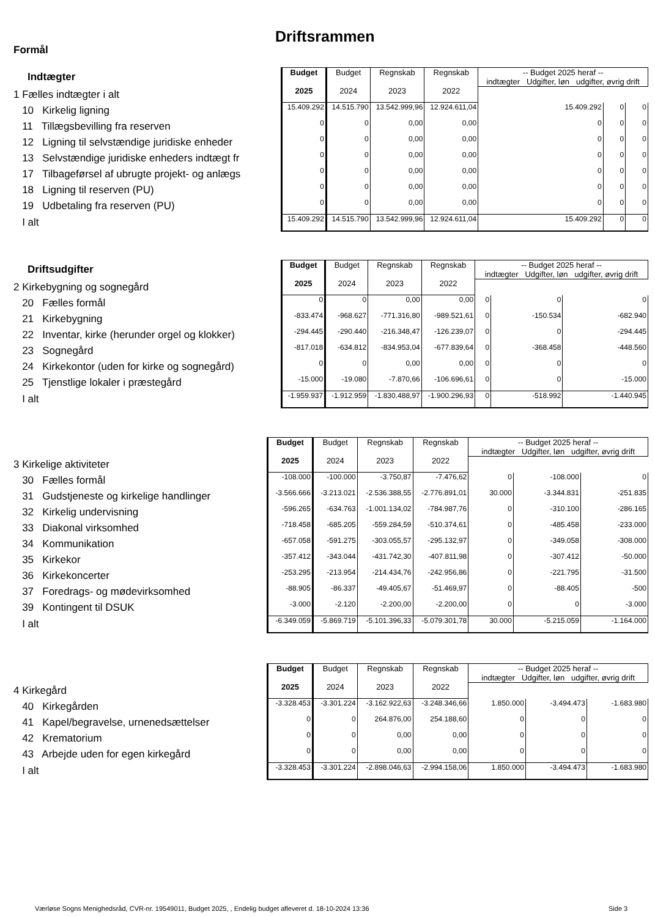Driftsrammen
Formål
| Indtægter | Budget 2025 | Budget 2024 | Regnskab 2023 | Regnskab 2022 | -- Budget 2025 heraf -- indtægter Udgifter, løn udgifter, øvrig drift | | |
| 1 Fælles indtægter i alt | | | | | | | |
| 10 Kirkelig ligning | 15.409.292 | 14.515.790 | 13.542.999,96 | 12.924.611,04 | 15.409.292 | 0 | 0 |
| 11 Tillægsbevilling fra reserven | 0 | 0 | 0,00 | 0,00 | 0 | 0 | 0 |
| 12 Ligning til selvstændige juridiske enheder | 0 | 0 | 0,00 | 0,00 | 0 | 0 | 0 |
| 13 Selvstændige juridiske enheders indtægt fr | 0 | 0 | 0,00 | 0,00 | 0 | 0 | 0 |
| 17 Tilbageførsel af ubrugte projekt- og anlægs | 0 | 0 | 0,00 | 0,00 | 0 | 0 | 0 |
| 18 Ligning til reserven (PU) | 0 | 0 | 0,00 | 0,00 | 0 | 0 | 0 |
| 19 Udbetaling fra reserven (PU) | 0 | 0 | 0,00 | 0,00 | 0 | 0 | 0 |
| I alt | 15.409.292 | 14.515.790 | 13.542.999,96 | 12.924.611,04 | 15.409.292 | 0 | 0 |
| Driftsudgifter | Budget 2025 | Budget 2024 | Regnskab 2023 | Regnskab 2022 | -- Budget 2025 heraf -- indtægter Udgifter, løn udgifter, øvrig drift | | |
| 2 Kirkebygning og sognegård | | | | | | | |
| 20 Fælles formål | 0 | 0 | 0,00 | 0,00 | 0 | 0 | 0 |
| 21 Kirkebygning | -833.474 | -968.627 | -771.316,80 | -989.521,61 | 0 | -150.534 | -682.940 |
| 22 Inventar, kirke (herunder orgel og klokker) | -294.445 | -290.440 | -216.348,47 | -126.239,07 | 0 | 0 | -294.445 |
| 23 Sognegård | -817.018 | -634.812 | -834.953,04 | -677.839,64 | 0 | -368.458 | -448.560 |
| 24 Kirkekontor (uden for kirke og sognegård) | 0 | 0 | 0,00 | 0,00 | 0 | 0 | 0 |
| 25 Tjenstlige lokaler i præstegård | -15.000 | -19.080 | -7.870,66 | -106.696,61 | 0 | 0 | -15.000 |
| I alt | -1.959.937 | -1.912.959 | -1.830.488,97 | -1.900.296,93 | 0 | -518.992 | -1.440.945 |
| | Budget 2025 | Budget 2024 | Regnskab 2023 | Regnskab 2022 | -- Budget 2025 heraf -- indtægter Udgifter, løn udgifter, øvrig drift | | |
| 3 Kirkelige aktiviteter | | | | | | | |
| 30 Fælles formål | -108.000 | -100.000 | -3.750,87 | -7.476,62 | 0 | -108.000 | 0 |
| 31 Gudstjeneste og kirkelige handlinger | -3.566.666 | -3.213.021 | -2.536.388,55 | -2.776.891,01 | 30.000 | -3.344.831 | -251.835 |
| 32 Kirkelig undervisning | -596.265 | -634.763 | -1.001.134,02 | -784.987,76 | 0 | -310.100 | -286.165 |
| 33 Diakonal virksomhed | -718.458 | -685.205 | -559.284,59 | -510.374,61 | 0 | -485.458 | -233.000 |
| 34 Kommunikation | -657.058 | -591.275 | -303.055,57 | -295.132,97 | 0 | -349.058 | -308.000 |
| 35 Kirkekor | -357.412 | -343.044 | -431.742,30 | -407.811,98 | 0 | -307.412 | -50.000 |
| 36 Kirkekoncerter | -253.295 | -213.954 | -214.434,76 | -242.956,86 | 0 | -221.795 | -31.500 |
| 37 Foredrags- og mødevirksomhed | -88.905 | -86.337 | -49.405,67 | -51.469,97 | 0 | -88.405 | -500 |
| 39 Kontingent til DSUK | -3.000 | -2.120 | -2.200,00 | -2.200,00 | 0 | 0 | -3.000 |
| I alt | -6.349.059 | -5.869.719 | -5.101.396,33 | -5.079.301,78 | 30.000 | -5.215.059 | -1.164.000 |
| | Budget 2025 | Budget 2024 | Regnskab 2023 | Regnskab 2022 | -- Budget 2025 heraf -- indtægter Udgifter, løn udgifter, øvrig drift | | |
| 4 Kirkegård | | | | | | | |
| 40 Kirkegården | -3.328.453 | -3.301.224 | -3.162.922,63 | -3.248.346,66 | 1.850.000 | -3.494.473 | -1.683.980 |
| 41 Kapel/begravelse, urnenedsættelser | 0 | 0 | 264.876,00 | 254.188,60 | 0 | 0 | 0 |
| 42 Krematorium | 0 | 0 | 0,00 | 0,00 | 0 | 0 | 0 |
| 43 Arbejde uden for egen kirkegård | 0 | 0 | 0,00 | 0,00 | 0 | 0 | 0 |
| I alt | -3.328.453 | -3.301.224 | -2.898.046,63 | -2.994.158,06 | 1.850.000 | -3.494.473 | -1.683.980 |
Værløse Sogns Menighedsråd, CVR-nr. 19549011, Budget 2025, , Endelig budget afleveret d. 18-10-2024 13:36
Side 3